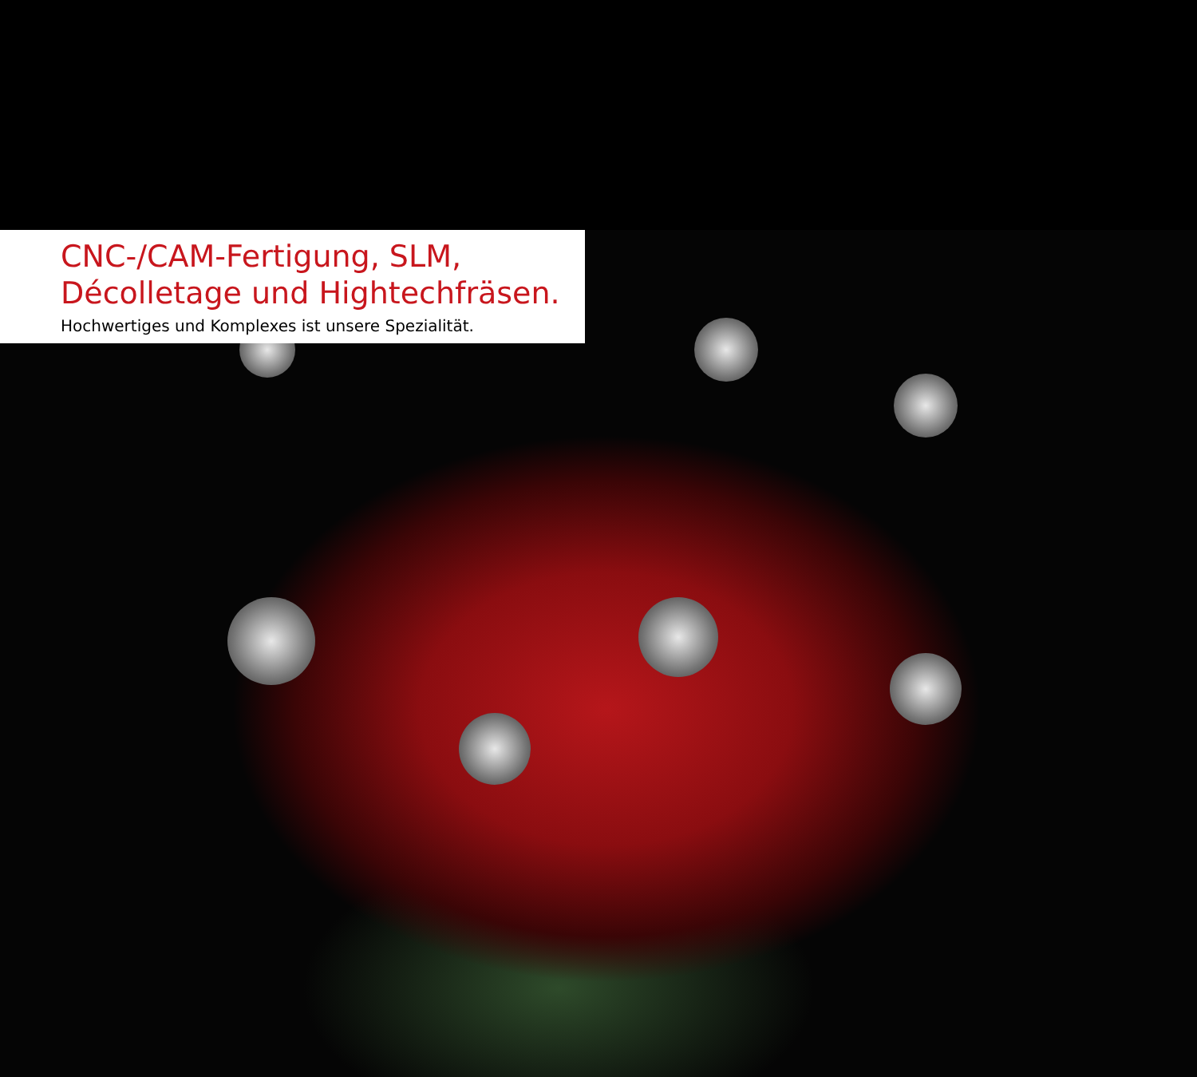CNC-/CAM-Fertigung, SLM,
Décolletage und Hightechfräsen.
Hochwertiges und Komplexes ist unsere Spezialität.